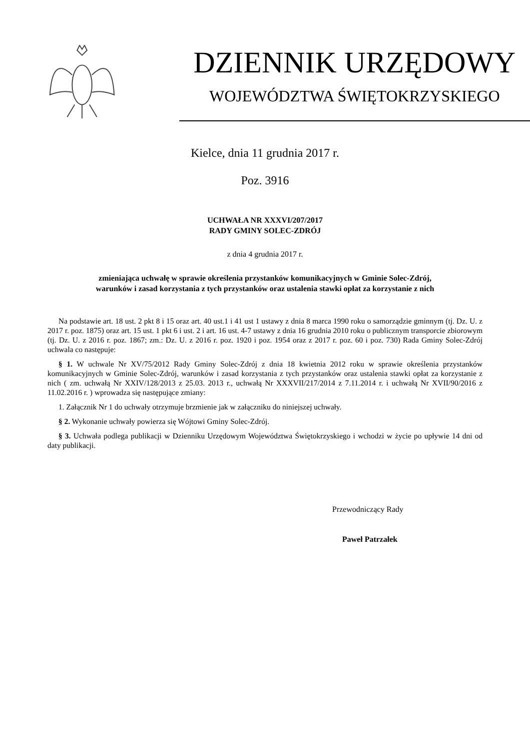DZIENNIK URZĘDOWY
WOJEWÓDZTWA ŚWIĘTOKRZYSKIEGO
Kielce, dnia 11 grudnia 2017 r.
Poz. 3916
UCHWAŁA NR XXXVI/207/2017
RADY GMINY SOLEC-ZDRÓJ
z dnia 4 grudnia 2017 r.
zmieniająca uchwałę w sprawie określenia przystanków komunikacyjnych w Gminie Solec-Zdrój,
warunków i zasad korzystania z tych przystanków oraz ustalenia stawki opłat za korzystanie z nich
Na podstawie art. 18 ust. 2 pkt 8 i 15 oraz art. 40 ust.1 i 41 ust 1 ustawy z dnia 8 marca 1990 roku o samorządzie gminnym (tj. Dz. U. z 2017 r. poz. 1875) oraz art. 15 ust. 1 pkt 6 i ust. 2 i art. 16 ust. 4-7 ustawy z dnia 16 grudnia 2010 roku o publicznym transporcie zbiorowym (tj. Dz. U. z 2016 r. poz. 1867; zm.: Dz. U. z 2016 r. poz. 1920 i poz. 1954 oraz z 2017 r. poz. 60 i poz. 730) Rada Gminy Solec-Zdrój uchwala co następuje:
§ 1. W uchwale Nr XV/75/2012 Rady Gminy Solec-Zdrój z dnia 18 kwietnia 2012 roku w sprawie określenia przystanków komunikacyjnych w Gminie Solec-Zdrój, warunków i zasad korzystania z tych przystanków oraz ustalenia stawki opłat za korzystanie z nich ( zm. uchwałą Nr XXIV/128/2013 z 25.03. 2013 r., uchwałą Nr XXXVII/217/2014 z 7.11.2014 r. i uchwałą Nr XVII/90/2016 z 11.02.2016 r. ) wprowadza się następujące zmiany:
1. Załącznik Nr 1 do uchwały otrzymuje brzmienie jak w załączniku do niniejszej uchwały.
§ 2. Wykonanie uchwały powierza się Wójtowi Gminy Solec-Zdrój.
§ 3. Uchwała podlega publikacji w Dzienniku Urzędowym Województwa Świętokrzyskiego i wchodzi w życie po upływie 14 dni od daty publikacji.
Przewodniczący Rady
Paweł Patrzałek